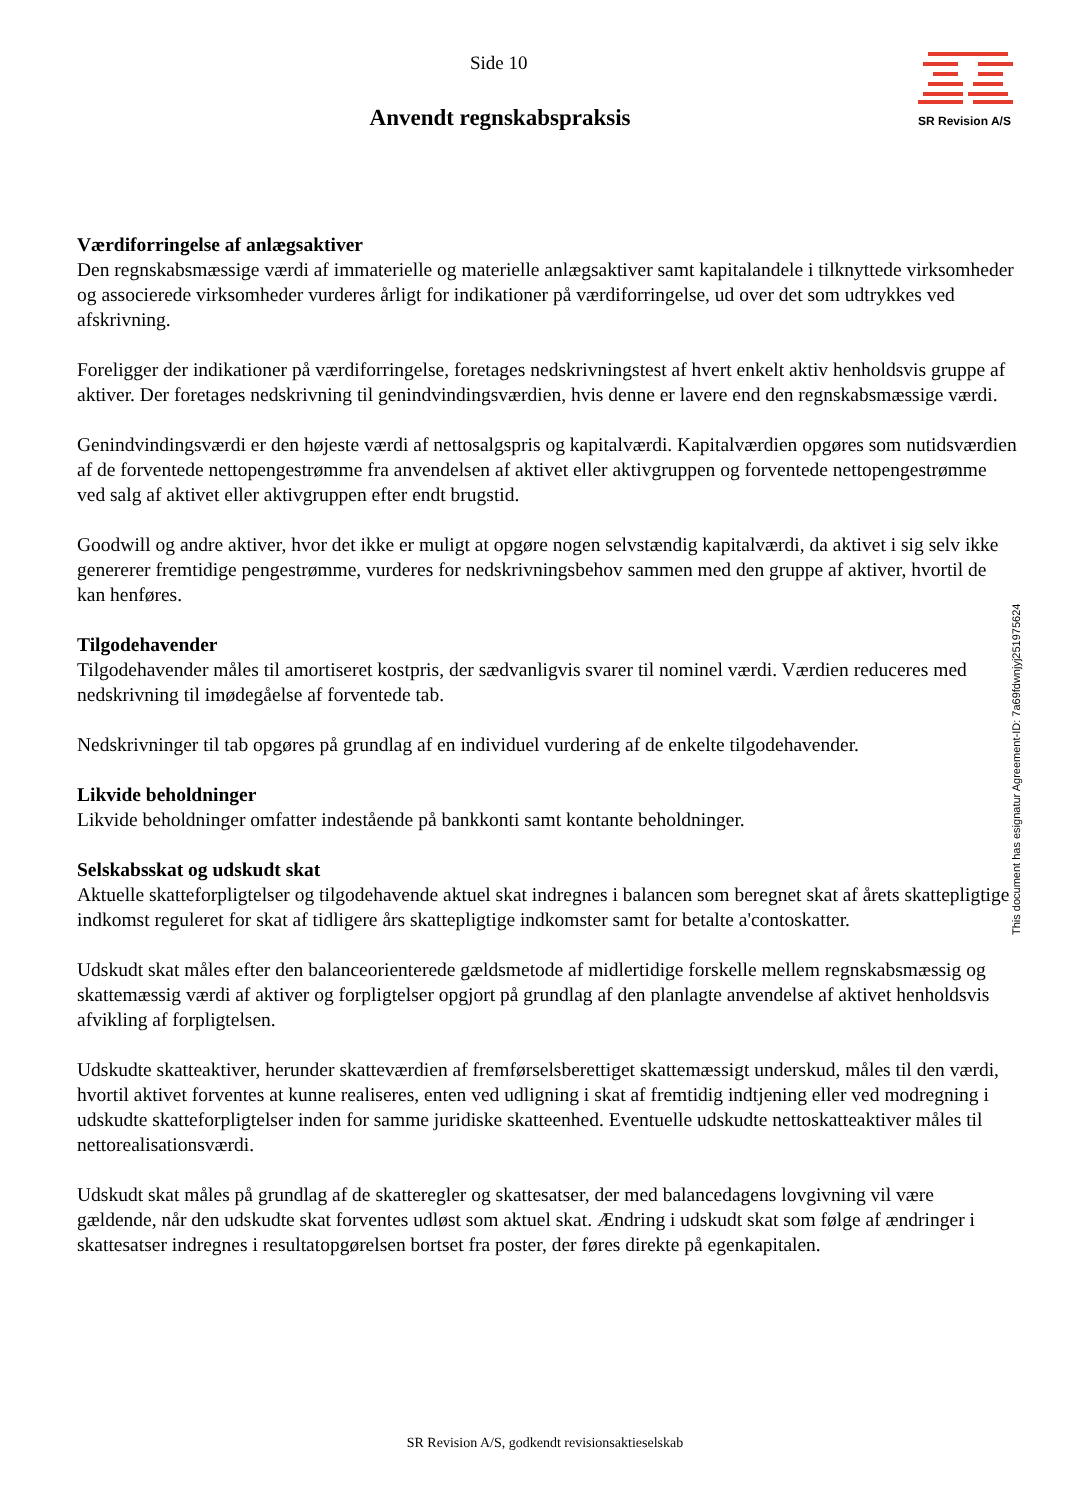Side 10
SR Revision A/S
Anvendt regnskabspraksis
Værdiforringelse af anlægsaktiver
Den regnskabsmæssige værdi af immaterielle og materielle anlægsaktiver samt kapitalandele i tilknyttede virksomheder og associerede virksomheder vurderes årligt for indikationer på værdiforringelse, ud over det som udtrykkes ved afskrivning.
Foreligger der indikationer på værdiforringelse, foretages nedskrivningstest af hvert enkelt aktiv henholdsvis gruppe af aktiver. Der foretages nedskrivning til genindvindingsværdien, hvis denne er lavere end den regnskabsmæssige værdi.
Genindvindingsværdi er den højeste værdi af nettosalgspris og kapitalværdi. Kapitalværdien opgøres som nutidsværdien af de forventede nettopengestrømme fra anvendelsen af aktivet eller aktivgruppen og forventede nettopengestrømme ved salg af aktivet eller aktivgruppen efter endt brugstid.
Goodwill og andre aktiver, hvor det ikke er muligt at opgøre nogen selvstændig kapitalværdi, da aktivet i sig selv ikke genererer fremtidige pengestrømme, vurderes for nedskrivningsbehov sammen med den gruppe af aktiver, hvortil de kan henføres.
Tilgodehavender
Tilgodehavender måles til amortiseret kostpris, der sædvanligvis svarer til nominel værdi. Værdien reduceres med nedskrivning til imødegåelse af forventede tab.
Nedskrivninger til tab opgøres på grundlag af en individuel vurdering af de enkelte tilgodehavender.
Likvide beholdninger
Likvide beholdninger omfatter indestående på bankkonti samt kontante beholdninger.
Selskabsskat og udskudt skat
Aktuelle skatteforpligtelser og tilgodehavende aktuel skat indregnes i balancen som beregnet skat af årets skattepligtige indkomst reguleret for skat af tidligere års skattepligtige indkomster samt for betalte a'contoskatter.
Udskudt skat måles efter den balanceorienterede gældsmetode af midlertidige forskelle mellem regnskabsmæssig og skattemæssig værdi af aktiver og forpligtelser opgjort på grundlag af den planlagte anvendelse af aktivet henholdsvis afvikling af forpligtelsen.
Udskudte skatteaktiver, herunder skatteværdien af fremførselsberettiget skattemæssigt underskud, måles til den værdi, hvortil aktivet forventes at kunne realiseres, enten ved udligning i skat af fremtidig indtjening eller ved modregning i udskudte skatteforpligtelser inden for samme juridiske skatteenhed. Eventuelle udskudte nettoskatteaktiver måles til nettorealisationsværdi.
Udskudt skat måles på grundlag af de skatteregler og skattesatser, der med balancedagens lovgivning vil være gældende, når den udskudte skat forventes udløst som aktuel skat. Ændring i udskudt skat som følge af ændringer i skattesatser indregnes i resultatopgørelsen bortset fra poster, der føres direkte på egenkapitalen.
This document has esignatur Agreement-ID: 7a69fdwnjyj251975624
SR Revision A/S, godkendt revisionsaktieselskab